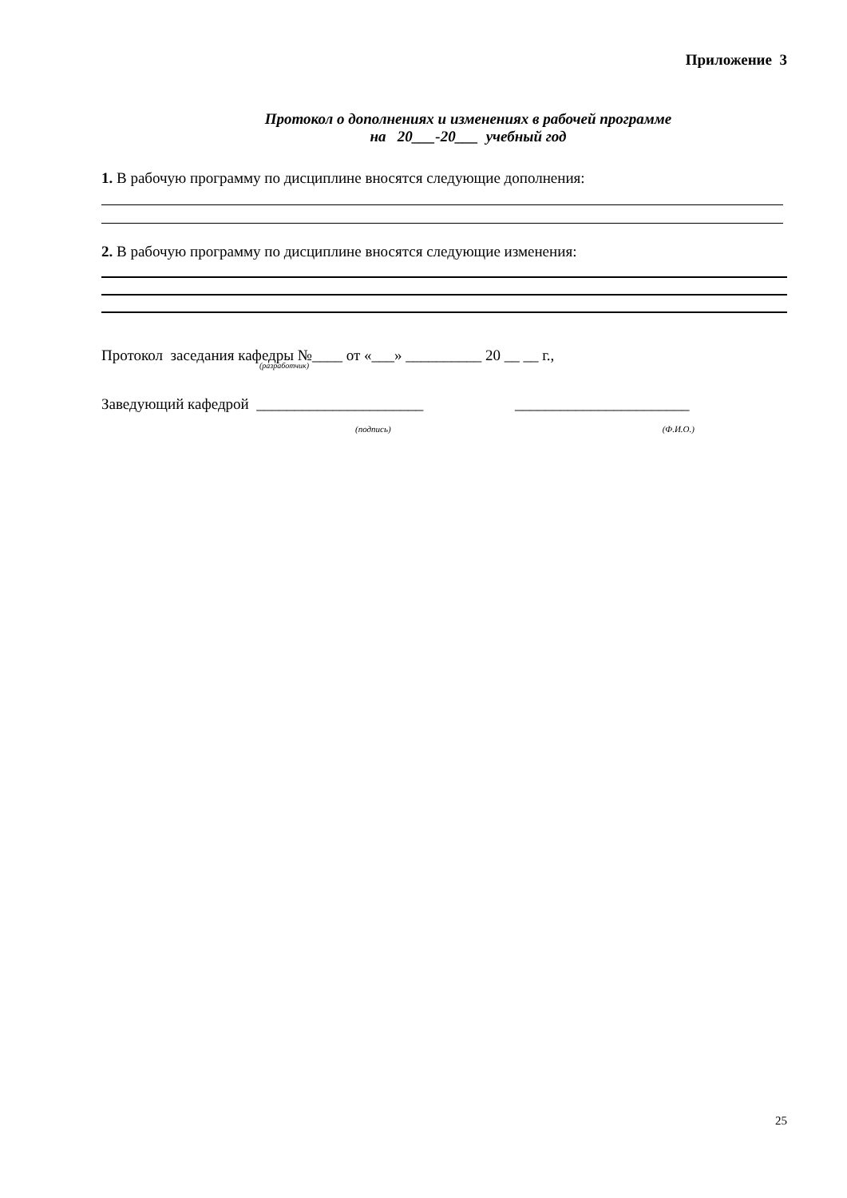Приложение 3
Протокол о дополнениях и изменениях в рабочей программе
на 20___-20___ учебный год
1. В рабочую программу по дисциплине вносятся следующие дополнения:
2. В рабочую программу по дисциплине вносятся следующие изменения:
Протокол заседания кафедры №____ от «___» __________ 20 __ __ г.,
(разработчик)
Заведующий кафедрой ______________________ _______________________
(подпись) (Ф.И.О.)
25